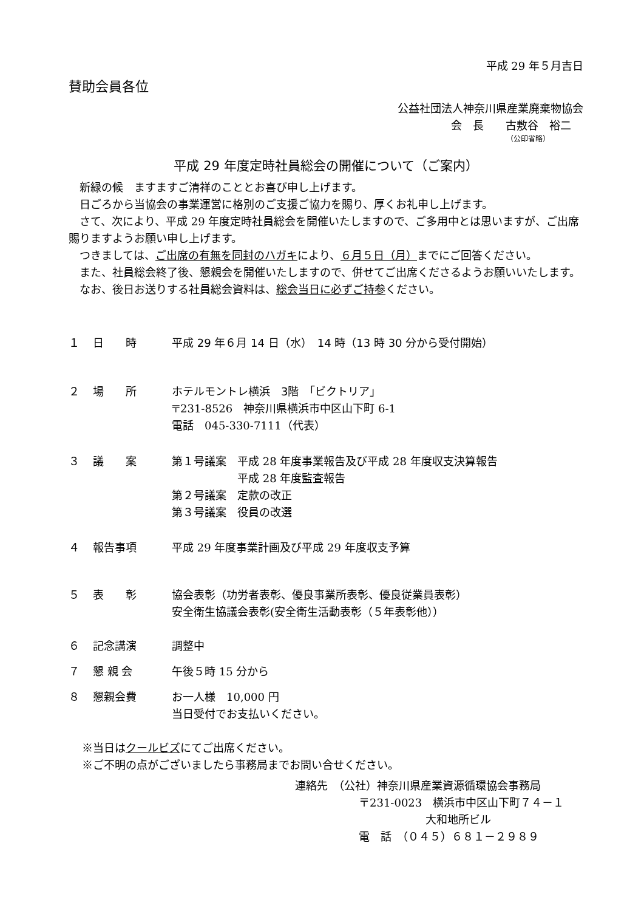平成 29 年５月吉日
賛助会員各位
公益社団法人神奈川県産業廃棄物協会
会　長　　古敷谷　裕二
（公印省略）
平成 29 年度定時社員総会の開催について（ご案内）
新緑の候　ますますご清祥のこととお喜び申し上げます。
日ごろから当協会の事業運営に格別のご支援ご協力を賜り、厚くお礼申し上げます。
さて、次により、平成 29 年度定時社員総会を開催いたしますので、ご多用中とは思いますが、ご出席賜りますようお願い申し上げます。
つきましては、ご出席の有無を同封のハガキにより、６月５日（月）までにご回答ください。
また、社員総会終了後、懇親会を開催いたしますので、併せてご出席くださるようお願いいたします。
なお、後日お送りする社員総会資料は、総会当日に必ずご持参ください。
１ 日　　時 平成 29 年６月 14 日（水）　14 時（13 時 30 分から受付開始）
２ 場　　所 ホテルモントレ横浜　3階　「ビクトリア」
〒231-8526　神奈川県横浜市中区山下町 6-1
電話　045-330-7111（代表）
３ 議　　案 第１号議案　平成 28 年度事業報告及び平成 28 年度収支決算報告
　　　　　　平成 28 年度監査報告
第２号議案　定款の改正
第３号議案　役員の改選
４ 報告事項 平成 29 年度事業計画及び平成 29 年度収支予算
５ 表　　彰 協会表彰（功労者表彰、優良事業所表彰、優良従業員表彰）
安全衛生協議会表彰(安全衛生活動表彰（５年表彰他））
６ 記念講演 調整中
７ 懇 親 会 午後５時 15 分から
８ 懇親会費 お一人様　10,000 円
当日受付でお支払いください。
※当日はクールビズにてご出席ください。
※ご不明の点がございましたら事務局までお問い合せください。
連絡先　（公社）神奈川県産業資源循環協会事務局
〒231-0023　横浜市中区山下町７４－１
大和地所ビル
電　話　（０４５）６８１－２９８９